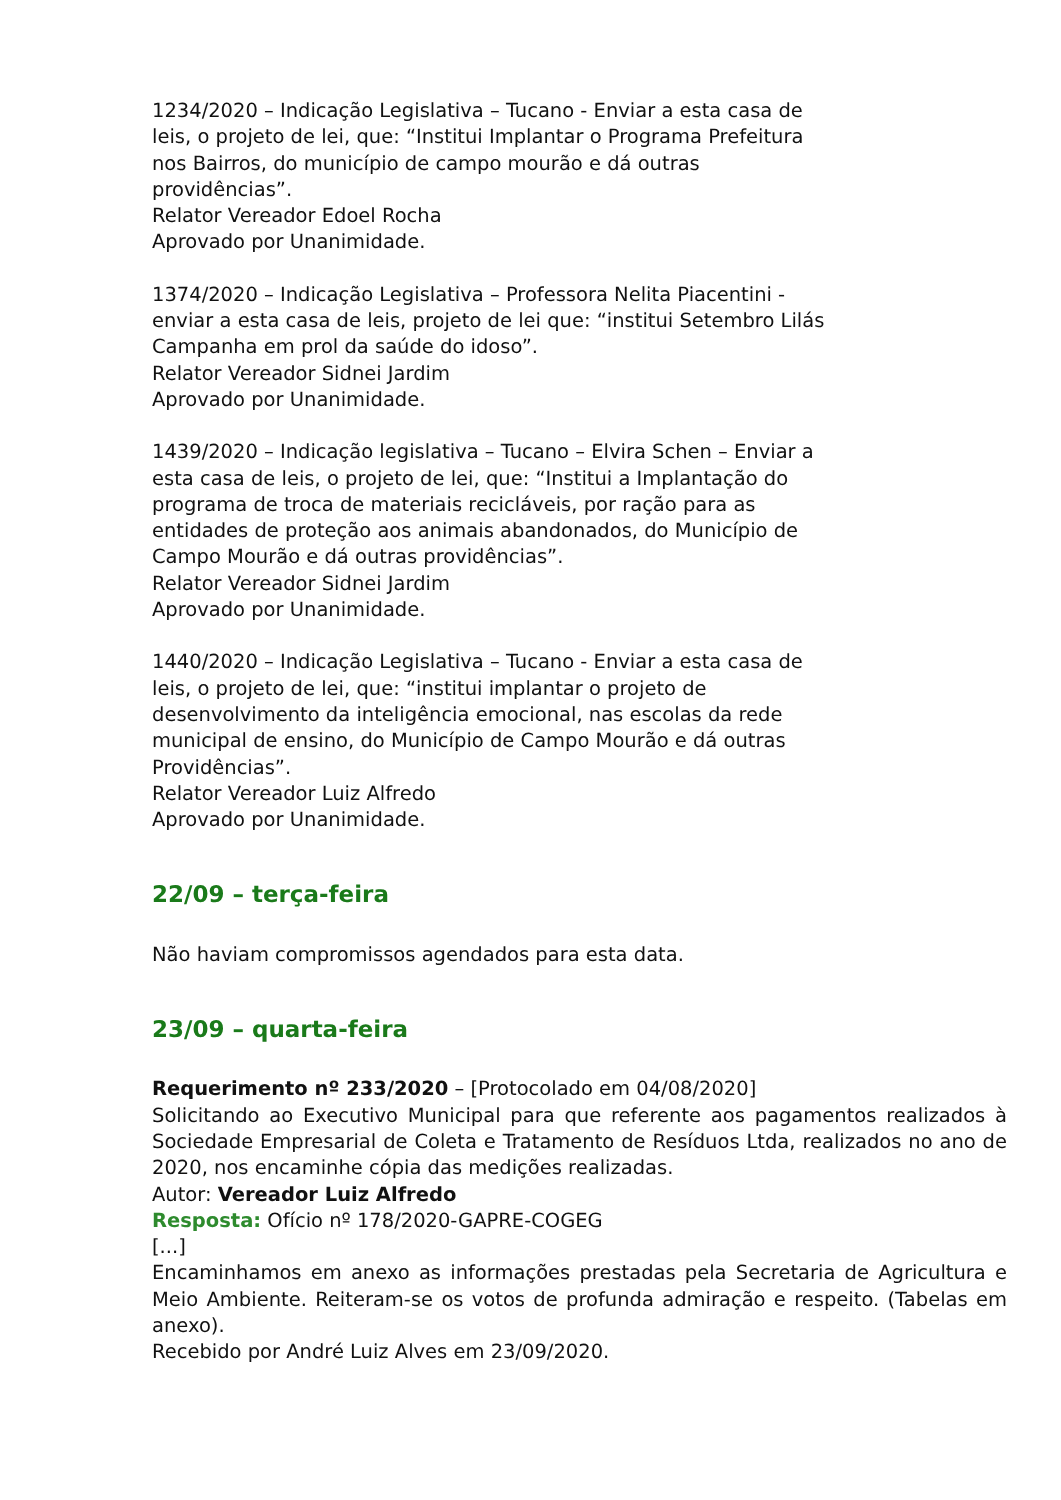1234/2020 – Indicação Legislativa – Tucano - Enviar a esta casa de leis, o projeto de lei, que: “Institui Implantar o Programa Prefeitura nos Bairros, do município de campo mourão e dá outras providências”.
Relator Vereador Edoel Rocha
Aprovado por Unanimidade.
1374/2020 – Indicação Legislativa – Professora Nelita Piacentini - enviar a esta casa de leis, projeto de lei que: “institui Setembro Lilás Campanha em prol da saúde do idoso”.
Relator Vereador Sidnei Jardim
Aprovado por Unanimidade.
1439/2020 – Indicação legislativa – Tucano – Elvira Schen – Enviar a esta casa de leis, o projeto de lei, que: “Institui a Implantação do programa de troca de materiais recicláveis, por ração para as entidades de proteção aos animais abandonados, do Município de Campo Mourão e dá outras providências”.
Relator Vereador Sidnei Jardim
Aprovado por Unanimidade.
1440/2020 – Indicação Legislativa – Tucano - Enviar a esta casa de leis, o projeto de lei, que: “institui implantar o projeto de desenvolvimento da inteligência emocional, nas escolas da rede municipal de ensino, do Município de Campo Mourão e dá outras Providências”.
Relator Vereador Luiz Alfredo
Aprovado por Unanimidade.
22/09 – terça-feira
Não haviam compromissos agendados para esta data.
23/09 – quarta-feira
Requerimento nº 233/2020 – [Protocolado em 04/08/2020]
Solicitando ao Executivo Municipal para que referente aos pagamentos realizados à Sociedade Empresarial de Coleta e Tratamento de Resíduos Ltda, realizados no ano de 2020, nos encaminhe cópia das medições realizadas.
Autor: Vereador Luiz Alfredo
Resposta: Ofício nº 178/2020-GAPRE-COGEG
[...]
Encaminhamos em anexo as informações prestadas pela Secretaria de Agricultura e Meio Ambiente. Reiteram-se os votos de profunda admiração e respeito. (Tabelas em anexo).
Recebido por André Luiz Alves em 23/09/2020.